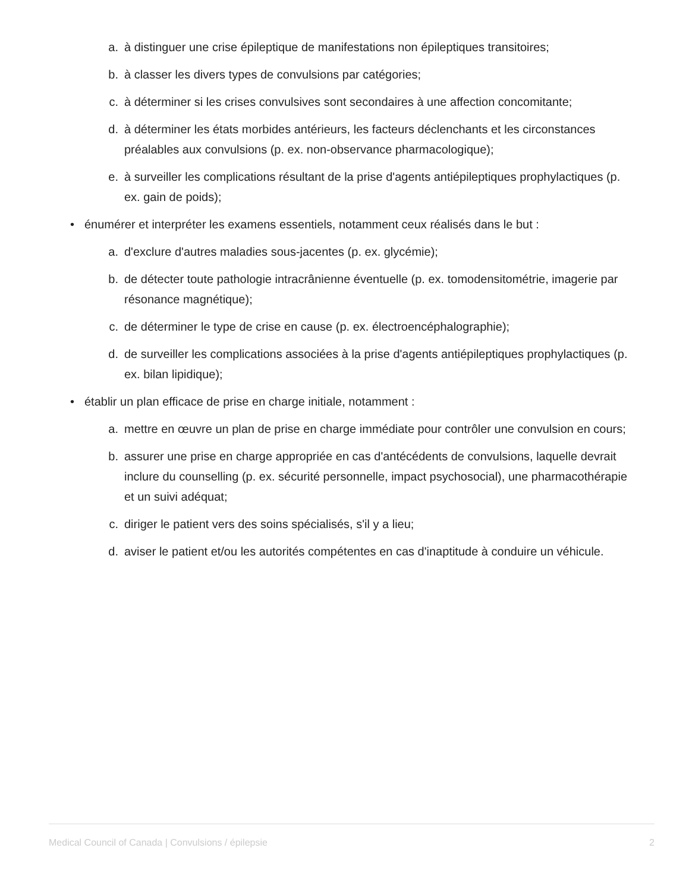a. à distinguer une crise épileptique de manifestations non épileptiques transitoires;
b. à classer les divers types de convulsions par catégories;
c. à déterminer si les crises convulsives sont secondaires à une affection concomitante;
d. à déterminer les états morbides antérieurs, les facteurs déclenchants et les circonstances préalables aux convulsions (p. ex. non-observance pharmacologique);
e. à surveiller les complications résultant de la prise d'agents antiépileptiques prophylactiques (p. ex. gain de poids);
• énumérer et interpréter les examens essentiels, notamment ceux réalisés dans le but :
a. d'exclure d'autres maladies sous-jacentes (p. ex. glycémie);
b. de détecter toute pathologie intracrânienne éventuelle (p. ex. tomodensitométrie, imagerie par résonance magnétique);
c. de déterminer le type de crise en cause (p. ex. électroencéphalographie);
d. de surveiller les complications associées à la prise d'agents antiépileptiques prophylactiques (p. ex. bilan lipidique);
• établir un plan efficace de prise en charge initiale, notamment :
a. mettre en œuvre un plan de prise en charge immédiate pour contrôler une convulsion en cours;
b. assurer une prise en charge appropriée en cas d'antécédents de convulsions, laquelle devrait inclure du counselling (p. ex. sécurité personnelle, impact psychosocial), une pharmacothérapie et un suivi adéquat;
c. diriger le patient vers des soins spécialisés, s'il y a lieu;
d. aviser le patient et/ou les autorités compétentes en cas d'inaptitude à conduire un véhicule.
Medical Council of Canada | Convulsions / épilepsie 2